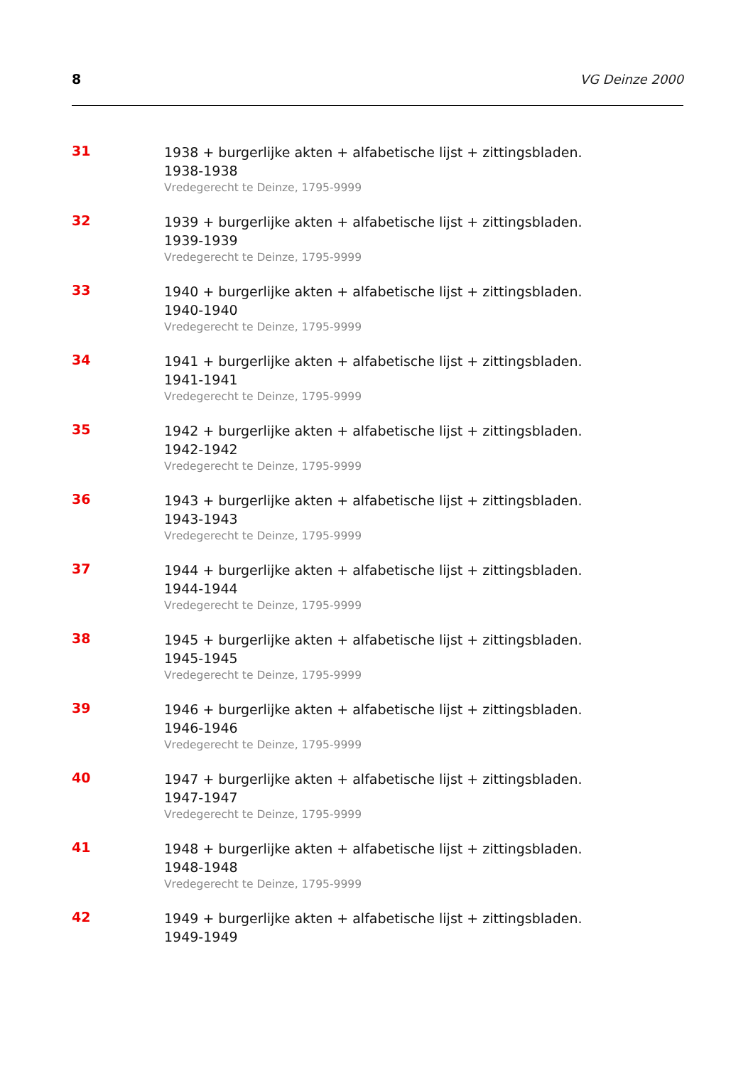8
VG Deinze 2000
31
1938 + burgerlijke akten + alfabetische lijst + zittingsbladen.
1938-1938
Vredegerecht te Deinze, 1795-9999
32
1939 + burgerlijke akten + alfabetische lijst + zittingsbladen.
1939-1939
Vredegerecht te Deinze, 1795-9999
33
1940 + burgerlijke akten + alfabetische lijst + zittingsbladen.
1940-1940
Vredegerecht te Deinze, 1795-9999
34
1941 + burgerlijke akten + alfabetische lijst + zittingsbladen.
1941-1941
Vredegerecht te Deinze, 1795-9999
35
1942 + burgerlijke akten + alfabetische lijst + zittingsbladen.
1942-1942
Vredegerecht te Deinze, 1795-9999
36
1943 + burgerlijke akten + alfabetische lijst + zittingsbladen.
1943-1943
Vredegerecht te Deinze, 1795-9999
37
1944 + burgerlijke akten + alfabetische lijst + zittingsbladen.
1944-1944
Vredegerecht te Deinze, 1795-9999
38
1945 + burgerlijke akten + alfabetische lijst + zittingsbladen.
1945-1945
Vredegerecht te Deinze, 1795-9999
39
1946 + burgerlijke akten + alfabetische lijst + zittingsbladen.
1946-1946
Vredegerecht te Deinze, 1795-9999
40
1947 + burgerlijke akten + alfabetische lijst + zittingsbladen.
1947-1947
Vredegerecht te Deinze, 1795-9999
41
1948 + burgerlijke akten + alfabetische lijst + zittingsbladen.
1948-1948
Vredegerecht te Deinze, 1795-9999
42
1949 + burgerlijke akten + alfabetische lijst + zittingsbladen.
1949-1949